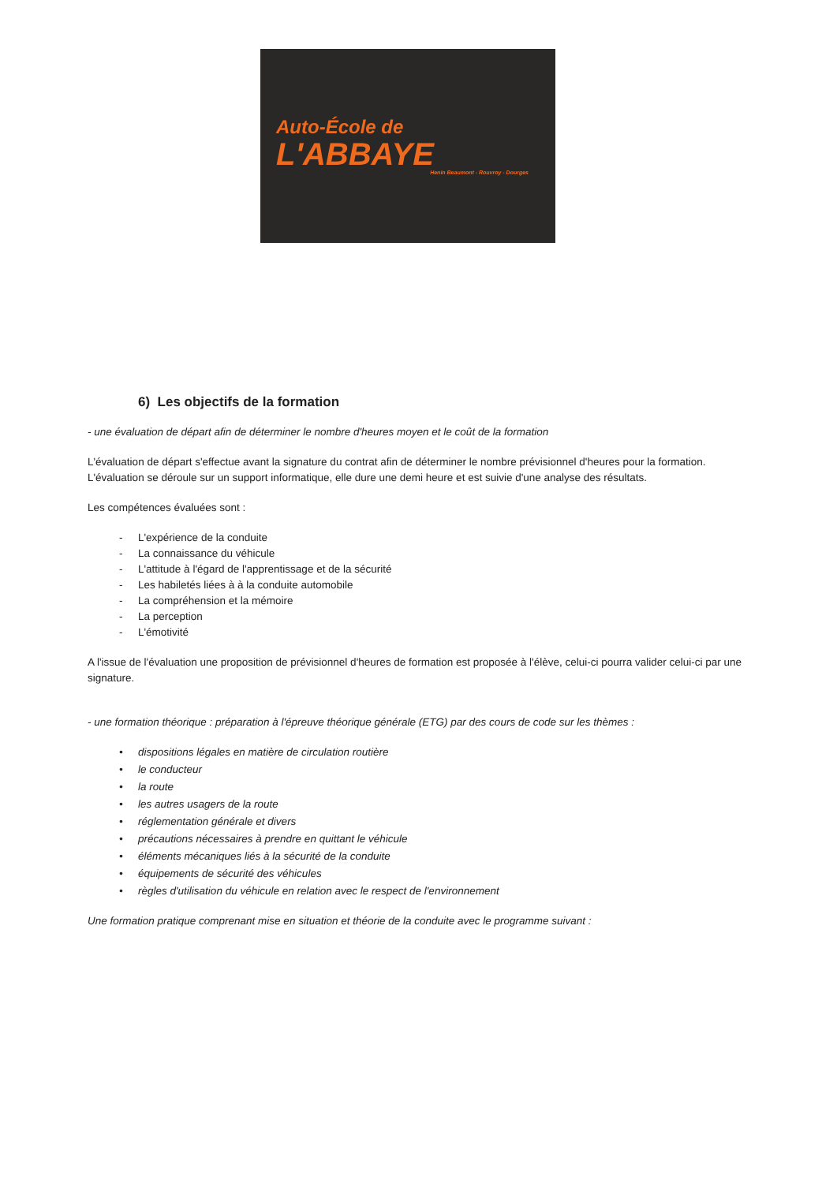Auto-École de
L'ABBAYE
Henin Beaumont - Rouvroy - Dourges
6) Les objectifs de la formation
- une évaluation de départ afin de déterminer le nombre d'heures moyen et le coût de la formation
L'évaluation de départ s'effectue avant la signature du contrat afin de déterminer le nombre prévisionnel d'heures pour la formation.
L'évaluation se déroule sur un support informatique, elle dure une demi heure et est suivie d'une analyse des résultats.
Les compétences évaluées sont :
- L'expérience de la conduite
- La connaissance du véhicule
- L'attitude à l'égard de l'apprentissage et de la sécurité
- Les habiletés liées à à la conduite automobile
- La compréhension et la mémoire
- La perception
- L'émotivité
A l'issue de l'évaluation une proposition de prévisionnel d'heures de formation est proposée à l'élève, celui-ci pourra valider celui-ci par une signature.
- une formation théorique : préparation à l'épreuve théorique générale (ETG) par des cours de code sur les thèmes :
• dispositions légales en matière de circulation routière
• le conducteur
• la route
• les autres usagers de la route
• réglementation générale et divers
• précautions nécessaires à prendre en quittant le véhicule
• éléments mécaniques liés à la sécurité de la conduite
• équipements de sécurité des véhicules
• règles d'utilisation du véhicule en relation avec le respect de l'environnement
Une formation pratique comprenant mise en situation et théorie de la conduite avec le programme suivant :